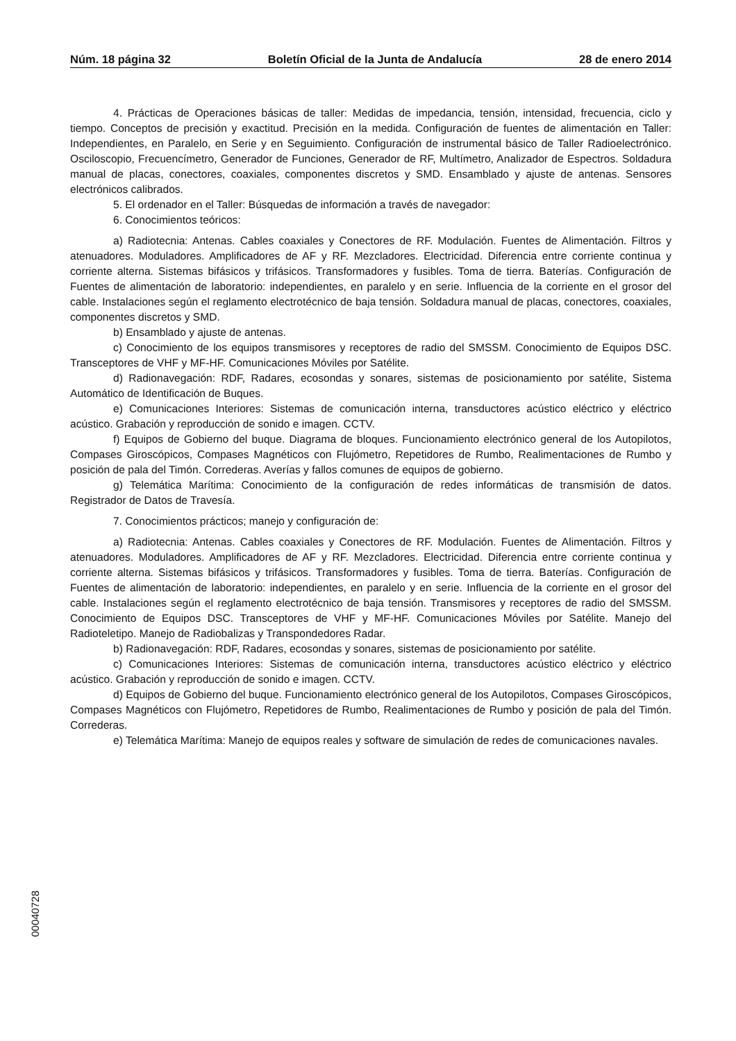Núm. 18 página 32 Boletín Oficial de la Junta de Andalucía 28 de enero 2014
4. Prácticas de Operaciones básicas de taller: Medidas de impedancia, tensión, intensidad, frecuencia, ciclo y tiempo. Conceptos de precisión y exactitud. Precisión en la medida. Configuración de fuentes de alimentación en Taller: Independientes, en Paralelo, en Serie y en Seguimiento. Configuración de instrumental básico de Taller Radioelectrónico. Osciloscopio, Frecuencímetro, Generador de Funciones, Generador de RF, Multímetro, Analizador de Espectros. Soldadura manual de placas, conectores, coaxiales, componentes discretos y SMD. Ensamblado y ajuste de antenas. Sensores electrónicos calibrados.
5. El ordenador en el Taller: Búsquedas de información a través de navegador:
6. Conocimientos teóricos:
a) Radiotecnia: Antenas. Cables coaxiales y Conectores de RF. Modulación. Fuentes de Alimentación. Filtros y atenuadores. Moduladores. Amplificadores de AF y RF. Mezcladores. Electricidad. Diferencia entre corriente continua y corriente alterna. Sistemas bifásicos y trifásicos. Transformadores y fusibles. Toma de tierra. Baterías. Configuración de Fuentes de alimentación de laboratorio: independientes, en paralelo y en serie. Influencia de la corriente en el grosor del cable. Instalaciones según el reglamento electrotécnico de baja tensión. Soldadura manual de placas, conectores, coaxiales, componentes discretos y SMD.
b) Ensamblado y ajuste de antenas.
c) Conocimiento de los equipos transmisores y receptores de radio del SMSSM. Conocimiento de Equipos DSC. Transceptores de VHF y MF-HF. Comunicaciones Móviles por Satélite.
d) Radionavegación: RDF, Radares, ecosondas y sonares, sistemas de posicionamiento por satélite, Sistema Automático de Identificación de Buques.
e) Comunicaciones Interiores: Sistemas de comunicación interna, transductores acústico eléctrico y eléctrico acústico. Grabación y reproducción de sonido e imagen. CCTV.
f) Equipos de Gobierno del buque. Diagrama de bloques. Funcionamiento electrónico general de los Autopilotos, Compases Giroscópicos, Compases Magnéticos con Flujómetro, Repetidores de Rumbo, Realimentaciones de Rumbo y posición de pala del Timón. Correderas. Averías y fallos comunes de equipos de gobierno.
g) Telemática Marítima: Conocimiento de la configuración de redes informáticas de transmisión de datos. Registrador de Datos de Travesía.
7. Conocimientos prácticos; manejo y configuración de:
a) Radiotecnia: Antenas. Cables coaxiales y Conectores de RF. Modulación. Fuentes de Alimentación. Filtros y atenuadores. Moduladores. Amplificadores de AF y RF. Mezcladores. Electricidad. Diferencia entre corriente continua y corriente alterna. Sistemas bifásicos y trifásicos. Transformadores y fusibles. Toma de tierra. Baterías. Configuración de Fuentes de alimentación de laboratorio: independientes, en paralelo y en serie. Influencia de la corriente en el grosor del cable. Instalaciones según el reglamento electrotécnico de baja tensión. Transmisores y receptores de radio del SMSSM. Conocimiento de Equipos DSC. Transceptores de VHF y MF-HF. Comunicaciones Móviles por Satélite. Manejo del Radioteletipo. Manejo de Radiobalizas y Transpondedores Radar.
b) Radionavegación: RDF, Radares, ecosondas y sonares, sistemas de posicionamiento por satélite.
c) Comunicaciones Interiores: Sistemas de comunicación interna, transductores acústico eléctrico y eléctrico acústico. Grabación y reproducción de sonido e imagen. CCTV.
d) Equipos de Gobierno del buque. Funcionamiento electrónico general de los Autopilotos, Compases Giroscópicos, Compases Magnéticos con Flujómetro, Repetidores de Rumbo, Realimentaciones de Rumbo y posición de pala del Timón. Correderas.
e) Telemática Marítima: Manejo de equipos reales y software de simulación de redes de comunicaciones navales.
00040728